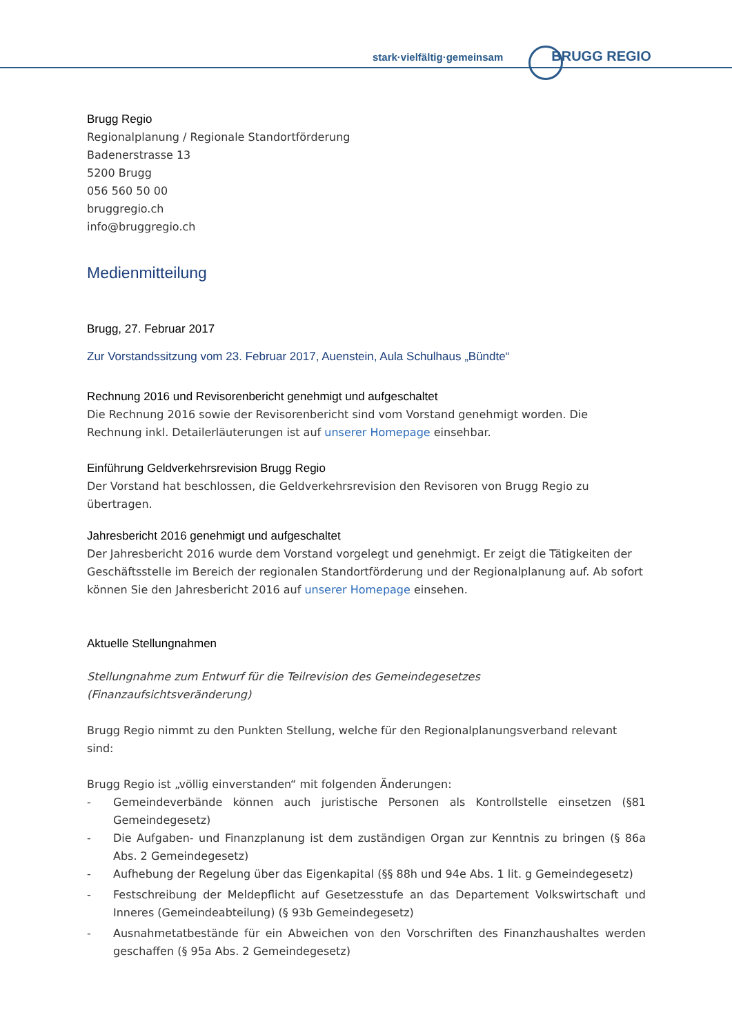stark·vielfältig·gemeinsam BRUGG REGIO
Brugg Regio
Regionalplanung / Regionale Standortförderung
Badenerstrasse 13
5200 Brugg
056 560 50 00
bruggregio.ch
info@bruggregio.ch
Medienmitteilung
Brugg, 27. Februar 2017
Zur Vorstandssitzung vom 23. Februar 2017, Auenstein, Aula Schulhaus „Bündte“
Rechnung 2016 und Revisorenbericht genehmigt und aufgeschaltet
Die Rechnung 2016 sowie der Revisorenbericht sind vom Vorstand genehmigt worden. Die Rechnung inkl. Detailerläuterungen ist auf unserer Homepage einsehbar.
Einführung Geldverkehrsrevision Brugg Regio
Der Vorstand hat beschlossen, die Geldverkehrsrevision den Revisoren von Brugg Regio zu übertragen.
Jahresbericht 2016 genehmigt und aufgeschaltet
Der Jahresbericht 2016 wurde dem Vorstand vorgelegt und genehmigt. Er zeigt die Tätigkeiten der Geschäftsstelle im Bereich der regionalen Standortförderung und der Regionalplanung auf. Ab sofort können Sie den Jahresbericht 2016 auf unserer Homepage einsehen.
Aktuelle Stellungnahmen
Stellungnahme zum Entwurf für die Teilrevision des Gemeindegesetzes (Finanzaufsichtsveränderung)
Brugg Regio nimmt zu den Punkten Stellung, welche für den Regionalplanungsverband relevant sind:
Brugg Regio ist „völlig einverstanden“ mit folgenden Änderungen:
- Gemeindeverbände können auch juristische Personen als Kontrollstelle einsetzen (§81 Gemeindegesetz)
- Die Aufgaben- und Finanzplanung ist dem zuständigen Organ zur Kenntnis zu bringen (§ 86a Abs. 2 Gemeindegesetz)
- Aufhebung der Regelung über das Eigenkapital (§§ 88h und 94e Abs. 1 lit. g Gemeindegesetz)
- Festschreibung der Meldepflicht auf Gesetzesstufe an das Departement Volkswirtschaft und Inneres (Gemeindeabteilung) (§ 93b Gemeindegesetz)
- Ausnahmetatbestände für ein Abweichen von den Vorschriften des Finanzhaushaltes werden geschaffen (§ 95a Abs. 2 Gemeindegesetz)